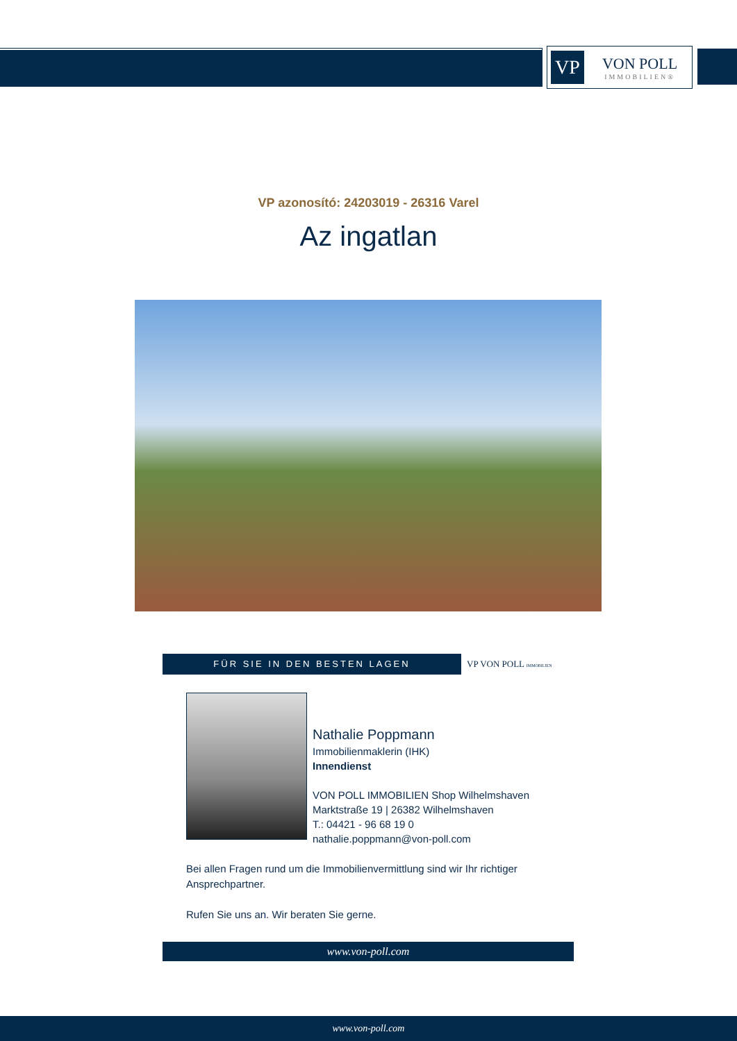VP
VON POLL
IMMOBILIEN®
VP azonosító: 24203019 - 26316 Varel
Az ingatlan
FÜR SIE IN DEN BESTEN LAGEN
VP VON POLL IMMOBILIEN
Nathalie Poppmann
Immobilienmaklerin (IHK)
Innendienst
VON POLL IMMOBILIEN Shop Wilhelmshaven
Marktstraße 19 | 26382 Wilhelmshaven
T.: 04421 - 96 68 19 0
nathalie.poppmann@von-poll.com
Bei allen Fragen rund um die Immobilienvermittlung sind wir Ihr richtiger Ansprechpartner.
Rufen Sie uns an. Wir beraten Sie gerne.
www.von-poll.com
www.von-poll.com